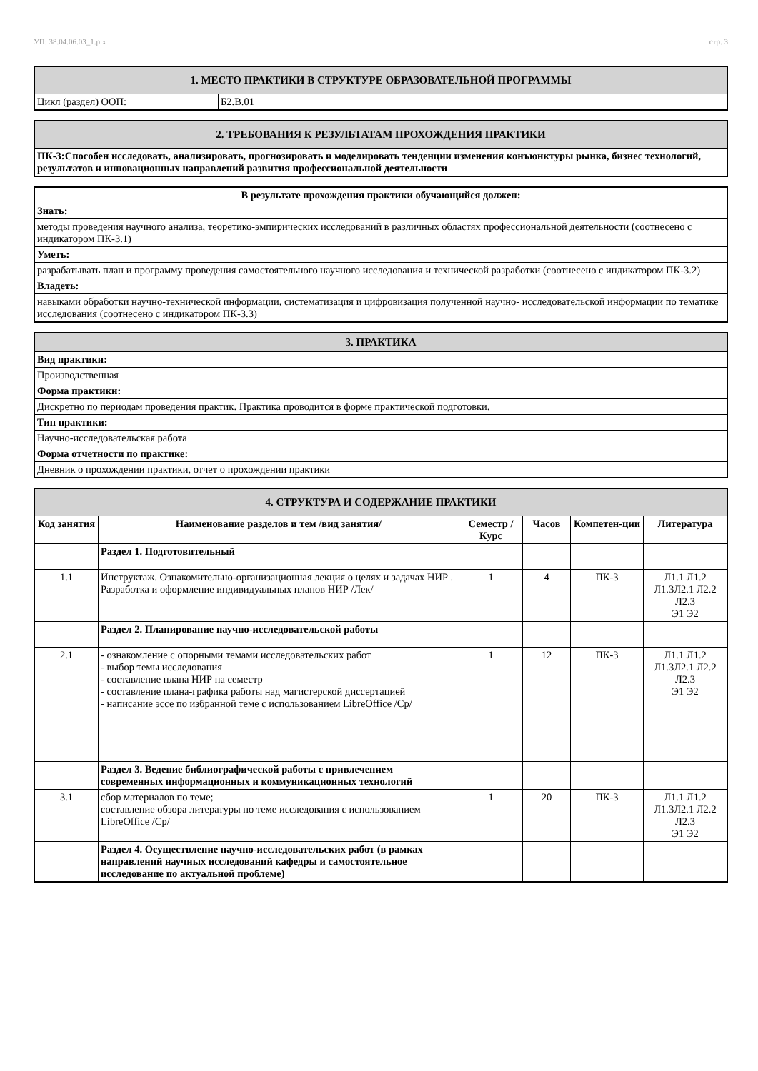УП: 38.04.06.03_1.plx стр. 3
| 1. МЕСТО ПРАКТИКИ В СТРУКТУРЕ ОБРАЗОВАТЕЛЬНОЙ ПРОГРАММЫ | |
| Цикл (раздел) ООП: | Б2.В.01 |
| 2. ТРЕБОВАНИЯ К РЕЗУЛЬТАТАМ ПРОХОЖДЕНИЯ ПРАКТИКИ |
| ПК-3:Способен исследовать, анализировать, прогнозировать и моделировать тенденции изменения конъюнктуры рынка, бизнес технологий, результатов и инновационных направлений развития профессиональной деятельности |
| В результате прохождения практики обучающийся должен: |
| Знать: |
| методы проведения научного анализа, теоретико-эмпирических исследований в различных областях профессиональной деятельности (соотнесено с индикатором ПК-3.1) |
| Уметь: |
| разрабатывать план и программу проведения самостоятельного научного исследования и технической разработки (соотнесено с индикатором ПК-3.2) |
| Владеть: |
| навыками обработки научно-технической информации, систематизация и цифровизация полученной научно- исследовательской информации по тематике исследования (соотнесено с индикатором ПК-3.3) |
| 3. ПРАКТИКА |
| Вид практики: |
| Производственная |
| Форма практики: |
| Дискретно по периодам проведения практик. Практика проводится в форме практической подготовки. |
| Тип практики: |
| Научно-исследовательская работа |
| Форма отчетности по практике: |
| Дневник о прохождении практики, отчет о прохождении практики |
| 4. СТРУКТУРА И СОДЕРЖАНИЕ ПРАКТИКИ | | | | | |
| Код занятия | Наименование разделов и тем /вид занятия/ | Семестр / Курс | Часов | Компетен-ции | Литература |
| | Раздел 1. Подготовительный | | | | |
| 1.1 | Инструктаж. Ознакомительно-организационная лекция о целях и задачах НИР . Разработка и оформление индивидуальных планов НИР /Лек/ | 1 | 4 | ПК-3 | Л1.1 Л1.2 Л1.3Л2.1 Л2.2 Л2.3 Э1 Э2 |
| | Раздел 2. Планирование научно-исследовательской работы | | | | |
| 2.1 | - ознакомление с опорными темами исследовательских работ - выбор темы исследования - составление плана НИР на семестр - составление плана-графика работы над магистерской диссертацией - написание эссе по избранной теме с использованием LibreOffice /Ср/ | 1 | 12 | ПК-3 | Л1.1 Л1.2 Л1.3Л2.1 Л2.2 Л2.3 Э1 Э2 |
| | Раздел 3. Ведение библиографической работы с привлечением современных информационных и коммуникационных технологий | | | | |
| 3.1 | сбор материалов по теме; составление обзора литературы по теме исследования с использованием LibreOffice /Ср/ | 1 | 20 | ПК-3 | Л1.1 Л1.2 Л1.3Л2.1 Л2.2 Л2.3 Э1 Э2 |
| | Раздел 4. Осуществление научно-исследовательских работ (в рамках направлений научных исследований кафедры и самостоятельное исследование по актуальной проблеме) | | | | |